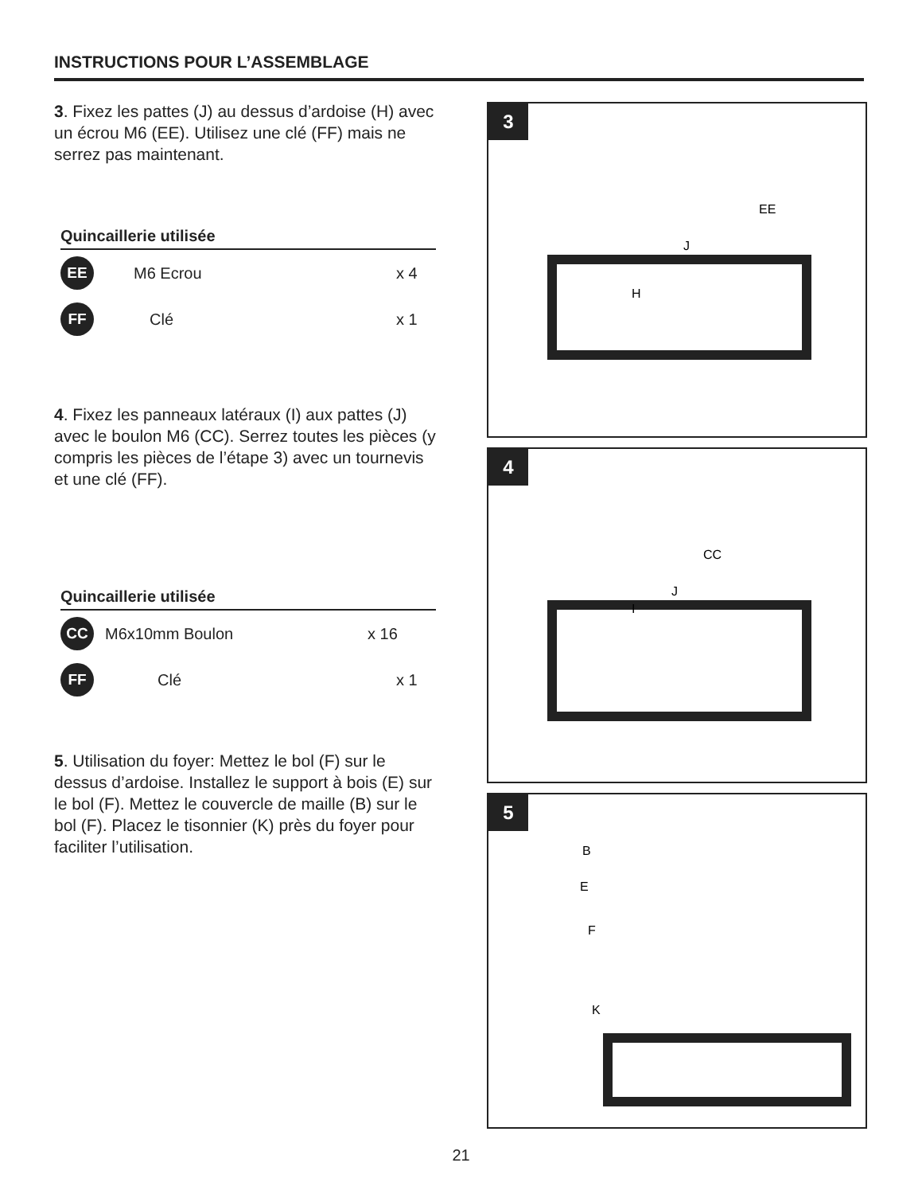INSTRUCTIONS POUR L’ASSEMBLAGE
3. Fixez les pattes (J) au dessus d’ardoise (H) avec un écrou M6 (EE). Utilisez une clé (FF) mais ne serrez pas maintenant.
Quincaillerie utilisée
EE
M6 Ecrou x 4
FF
Clé x 1
4. Fixez les panneaux latéraux (I) aux pattes (J) avec le boulon M6 (CC). Serrez toutes les pièces (y compris les pièces de l’étape 3) avec un tournevis et une clé (FF).
Quincaillerie utilisée
CC
M6x10mm Boulon x 16
FF
Clé x 1
5. Utilisation du foyer: Mettez le bol (F) sur le dessus d’ardoise. Installez le support à bois (E) sur le bol (F). Mettez le couvercle de maille (B) sur le bol (F). Placez le tisonnier (K) près du foyer pour faciliter l’utilisation.
3
EE
J
H
4
CC
J
I
5
B
E
F
K
21